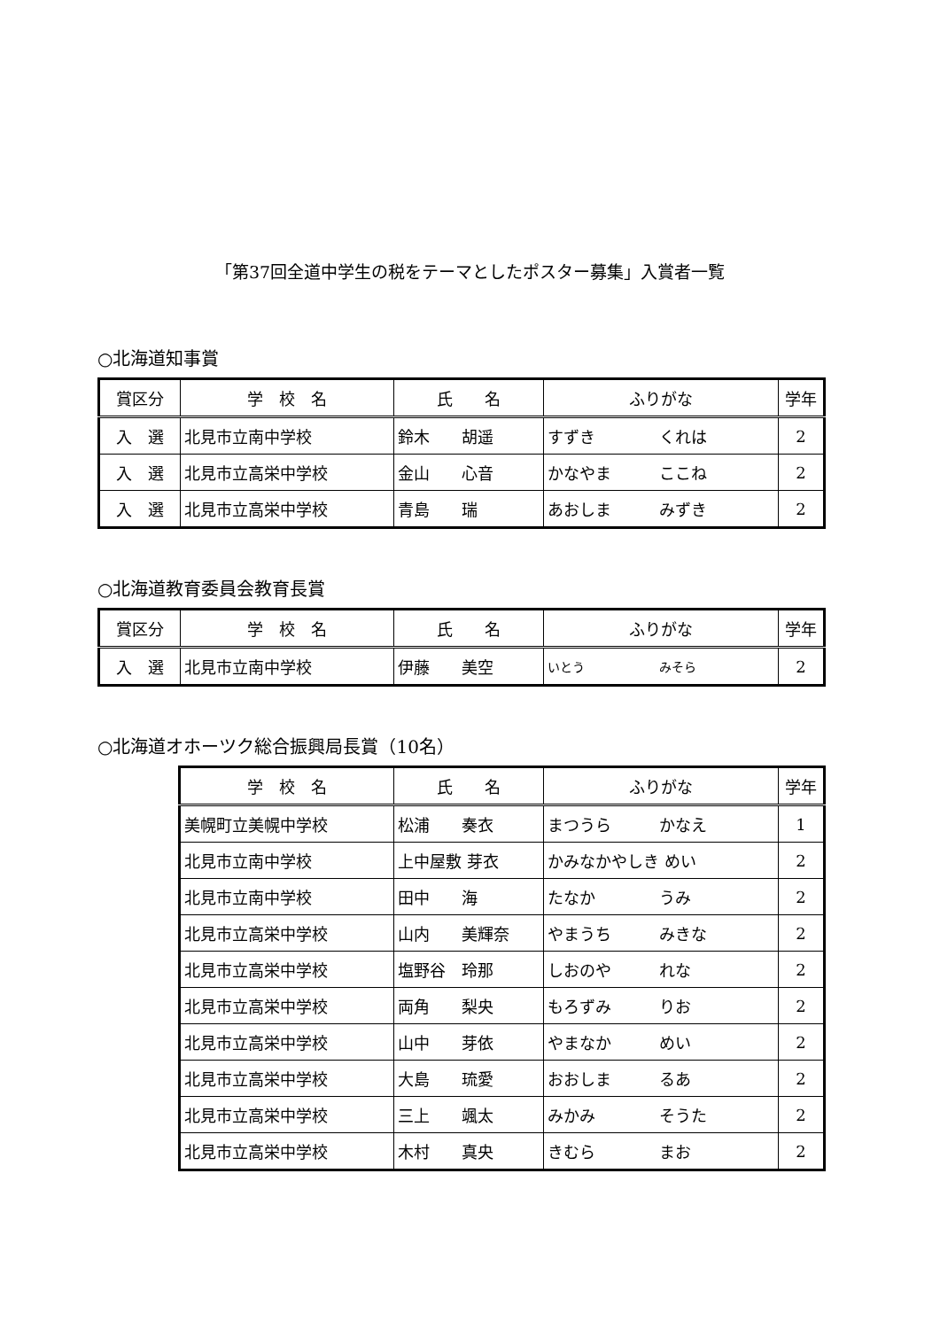「第37回全道中学生の税をテーマとしたポスター募集」入賞者一覧
○北海道知事賞
| 賞区分 | 学 校 名 | 氏 名 | ふりがな | 学年 |
| --- | --- | --- | --- | --- |
| 入 選 | 北見市立南中学校 | 鈴木 胡遥 | すずき くれは | 2 |
| 入 選 | 北見市立高栄中学校 | 金山 心音 | かなやま ここね | 2 |
| 入 選 | 北見市立高栄中学校 | 青島 瑞 | あおしま みずき | 2 |
○北海道教育委員会教育長賞
| 賞区分 | 学 校 名 | 氏 名 | ふりがな | 学年 |
| --- | --- | --- | --- | --- |
| 入 選 | 北見市立南中学校 | 伊藤 美空 | いとう みそら | 2 |
○北海道オホーツク総合振興局長賞（10名）
| 学 校 名 | 氏 名 | ふりがな | 学年 |
| --- | --- | --- | --- |
| 美幌町立美幌中学校 | 松浦 奏衣 | まつうら かなえ | 1 |
| 北見市立南中学校 | 上中屋敷 芽衣 | かみなかやしき めい | 2 |
| 北見市立南中学校 | 田中 海 | たなか うみ | 2 |
| 北見市立高栄中学校 | 山内 美輝奈 | やまうち みきな | 2 |
| 北見市立高栄中学校 | 塩野谷 玲那 | しおのや れな | 2 |
| 北見市立高栄中学校 | 両角 梨央 | もろずみ りお | 2 |
| 北見市立高栄中学校 | 山中 芽依 | やまなか めい | 2 |
| 北見市立高栄中学校 | 大島 琉愛 | おおしま るあ | 2 |
| 北見市立高栄中学校 | 三上 颯太 | みかみ そうた | 2 |
| 北見市立高栄中学校 | 木村 真央 | きむら まお | 2 |